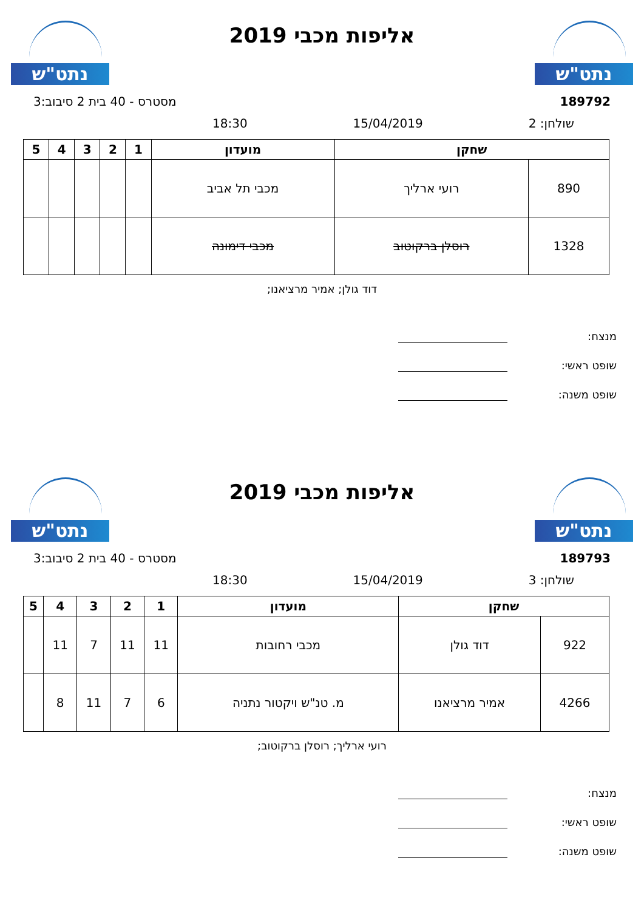נתט"ש
אליפות מכבי 2019
נתט"ש
189792 מסטרס - 40 בית 2 סיבוב:3
שולחן: 2 15/04/2019 18:30
| שחקן | | מועדון | 1 | 2 | 3 | 4 | 5 |
| --- | --- | --- | --- | --- | --- | --- | --- |
| 890 | רועי ארליך | מכבי תל אביב | | | | | |
| 1328 | רוסלן ברקוטוב | מכבי דימונה | | | | | |
דוד גולן; אמיר מרציאנו;
מנצח:
שופט ראשי:
שופט משנה:
נתט"ש
אליפות מכבי 2019
נתט"ש
189793 מסטרס - 40 בית 2 סיבוב:3
שולחן: 3 15/04/2019 18:30
| שחקן | | מועדון | 1 | 2 | 3 | 4 | 5 |
| --- | --- | --- | --- | --- | --- | --- | --- |
| 922 | דוד גולן | מכבי רחובות | 11 | 11 | 7 | 11 | |
| 4266 | אמיר מרציאנו | מ. טנ"ש ויקטור נתניה | 6 | 7 | 11 | 8 | |
רועי ארליך; רוסלן ברקוטוב;
מנצח:
שופט ראשי:
שופט משנה: